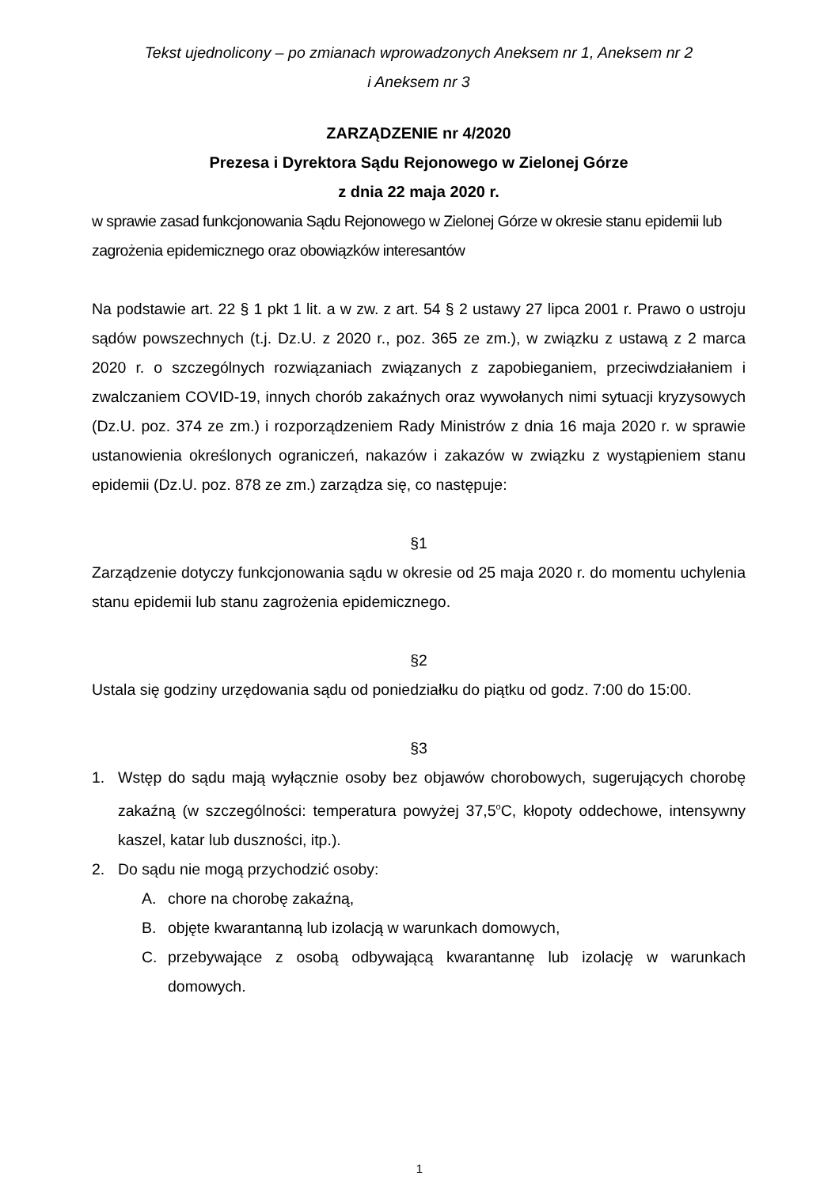Tekst ujednolicony – po zmianach wprowadzonych Aneksem nr 1, Aneksem nr 2
i Aneksem nr 3
ZARZĄDZENIE nr 4/2020
Prezesa i Dyrektora Sądu Rejonowego w Zielonej Górze
z dnia 22 maja 2020 r.
w sprawie zasad funkcjonowania Sądu Rejonowego w Zielonej Górze w okresie stanu epidemii lub zagrożenia epidemicznego oraz obowiązków interesantów
Na podstawie art. 22 § 1 pkt 1 lit. a w zw. z art. 54 § 2 ustawy 27 lipca 2001 r. Prawo o ustroju sądów powszechnych (t.j. Dz.U. z 2020 r., poz. 365 ze zm.), w związku z ustawą z 2 marca 2020 r. o szczególnych rozwiązaniach związanych z zapobieganiem, przeciwdziałaniem i zwalczaniem COVID-19, innych chorób zakaźnych oraz wywołanych nimi sytuacji kryzysowych (Dz.U. poz. 374 ze zm.) i rozporządzeniem Rady Ministrów z dnia 16 maja 2020 r. w sprawie ustanowienia określonych ograniczeń, nakazów i zakazów w związku z wystąpieniem stanu epidemii (Dz.U. poz. 878 ze zm.) zarządza się, co następuje:
§1
Zarządzenie dotyczy funkcjonowania sądu w okresie od 25 maja 2020 r. do momentu uchylenia stanu epidemii lub stanu zagrożenia epidemicznego.
§2
Ustala się godziny urzędowania sądu od poniedziałku do piątku od godz. 7:00 do 15:00.
§3
1. Wstęp do sądu mają wyłącznie osoby bez objawów chorobowych, sugerujących chorobę zakaźną (w szczególności: temperatura powyżej 37,5<sup>o</sup>C, kłopoty oddechowe, intensywny kaszel, katar lub duszności, itp.).
2. Do sądu nie mogą przychodzić osoby:
A. chore na chorobę zakaźną,
B. objęte kwarantanną lub izolacją w warunkach domowych,
C. przebywające z osobą odbywającą kwarantannę lub izolację w warunkach domowych.
1